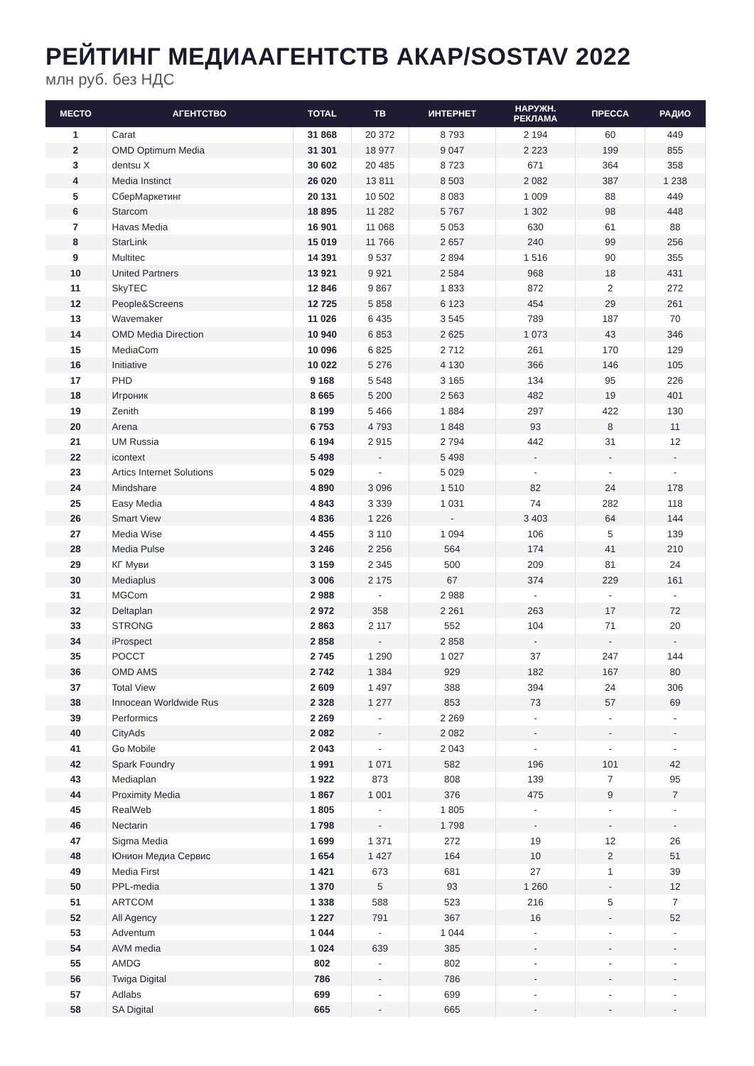РЕЙТИНГ МЕДИААГЕНТСТВ АКАР/SOSTAV 2022
млн руб. без НДС
| МЕСТО | АГЕНТСТВО | TOTAL | ТВ | ИНТЕРНЕТ | НАРУЖН. РЕКЛАМА | ПРЕССА | РАДИО |
| --- | --- | --- | --- | --- | --- | --- | --- |
| 1 | Carat | 31 868 | 20 372 | 8 793 | 2 194 | 60 | 449 |
| 2 | OMD Optimum Media | 31 301 | 18 977 | 9 047 | 2 223 | 199 | 855 |
| 3 | dentsu X | 30 602 | 20 485 | 8 723 | 671 | 364 | 358 |
| 4 | Media Instinct | 26 020 | 13 811 | 8 503 | 2 082 | 387 | 1 238 |
| 5 | СберМаркетинг | 20 131 | 10 502 | 8 083 | 1 009 | 88 | 449 |
| 6 | Starcom | 18 895 | 11 282 | 5 767 | 1 302 | 98 | 448 |
| 7 | Havas Media | 16 901 | 11 068 | 5 053 | 630 | 61 | 88 |
| 8 | StarLink | 15 019 | 11 766 | 2 657 | 240 | 99 | 256 |
| 9 | Multitec | 14 391 | 9 537 | 2 894 | 1 516 | 90 | 355 |
| 10 | United Partners | 13 921 | 9 921 | 2 584 | 968 | 18 | 431 |
| 11 | SkyTEC | 12 846 | 9 867 | 1 833 | 872 | 2 | 272 |
| 12 | People&Screens | 12 725 | 5 858 | 6 123 | 454 | 29 | 261 |
| 13 | Wavemaker | 11 026 | 6 435 | 3 545 | 789 | 187 | 70 |
| 14 | OMD Media Direction | 10 940 | 6 853 | 2 625 | 1 073 | 43 | 346 |
| 15 | MediaCom | 10 096 | 6 825 | 2 712 | 261 | 170 | 129 |
| 16 | Initiative | 10 022 | 5 276 | 4 130 | 366 | 146 | 105 |
| 17 | PHD | 9 168 | 5 548 | 3 165 | 134 | 95 | 226 |
| 18 | Игроник | 8 665 | 5 200 | 2 563 | 482 | 19 | 401 |
| 19 | Zenith | 8 199 | 5 466 | 1 884 | 297 | 422 | 130 |
| 20 | Arena | 6 753 | 4 793 | 1 848 | 93 | 8 | 11 |
| 21 | UM Russia | 6 194 | 2 915 | 2 794 | 442 | 31 | 12 |
| 22 | icontext | 5 498 | - | 5 498 | - | - | - |
| 23 | Artics Internet Solutions | 5 029 | - | 5 029 | - | - | - |
| 24 | Mindshare | 4 890 | 3 096 | 1 510 | 82 | 24 | 178 |
| 25 | Easy Media | 4 843 | 3 339 | 1 031 | 74 | 282 | 118 |
| 26 | Smart View | 4 836 | 1 226 | - | 3 403 | 64 | 144 |
| 27 | Media Wise | 4 455 | 3 110 | 1 094 | 106 | 5 | 139 |
| 28 | Media Pulse | 3 246 | 2 256 | 564 | 174 | 41 | 210 |
| 29 | КГ Муви | 3 159 | 2 345 | 500 | 209 | 81 | 24 |
| 30 | Mediaplus | 3 006 | 2 175 | 67 | 374 | 229 | 161 |
| 31 | MGCom | 2 988 | - | 2 988 | - | - | - |
| 32 | Deltaplan | 2 972 | 358 | 2 261 | 263 | 17 | 72 |
| 33 | STRONG | 2 863 | 2 117 | 552 | 104 | 71 | 20 |
| 34 | iProspect | 2 858 | - | 2 858 | - | - | - |
| 35 | РОССТ | 2 745 | 1 290 | 1 027 | 37 | 247 | 144 |
| 36 | OMD AMS | 2 742 | 1 384 | 929 | 182 | 167 | 80 |
| 37 | Total View | 2 609 | 1 497 | 388 | 394 | 24 | 306 |
| 38 | Innocean Worldwide Rus | 2 328 | 1 277 | 853 | 73 | 57 | 69 |
| 39 | Performics | 2 269 | - | 2 269 | - | - | - |
| 40 | CityAds | 2 082 | - | 2 082 | - | - | - |
| 41 | Go Mobile | 2 043 | - | 2 043 | - | - | - |
| 42 | Spark Foundry | 1 991 | 1 071 | 582 | 196 | 101 | 42 |
| 43 | Mediaplan | 1 922 | 873 | 808 | 139 | 7 | 95 |
| 44 | Proximity Media | 1 867 | 1 001 | 376 | 475 | 9 | 7 |
| 45 | RealWeb | 1 805 | - | 1 805 | - | - | - |
| 46 | Nectarin | 1 798 | - | 1 798 | - | - | - |
| 47 | Sigma Media | 1 699 | 1 371 | 272 | 19 | 12 | 26 |
| 48 | Юнион Медиа Сервис | 1 654 | 1 427 | 164 | 10 | 2 | 51 |
| 49 | Media First | 1 421 | 673 | 681 | 27 | 1 | 39 |
| 50 | PPL-media | 1 370 | 5 | 93 | 1 260 | - | 12 |
| 51 | ARTCOM | 1 338 | 588 | 523 | 216 | 5 | 7 |
| 52 | All Agency | 1 227 | 791 | 367 | 16 | - | 52 |
| 53 | Adventum | 1 044 | - | 1 044 | - | - | - |
| 54 | AVM media | 1 024 | 639 | 385 | - | - | - |
| 55 | AMDG | 802 | - | 802 | - | - | - |
| 56 | Twiga Digital | 786 | - | 786 | - | - | - |
| 57 | Adlabs | 699 | - | 699 | - | - | - |
| 58 | SA Digital | 665 | - | 665 | - | - | - |